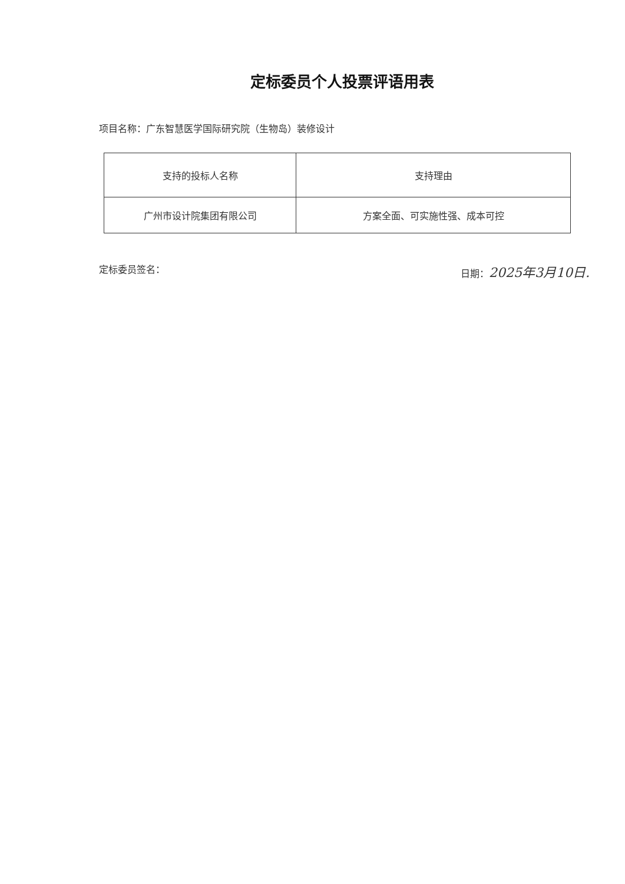定标委员个人投票评语用表
项目名称：广东智慧医学国际研究院（生物岛）装修设计
| 支持的投标人名称 | 支持理由 |
| --- | --- |
| 广州市设计院集团有限公司 | 方案全面、可实施性强、成本可控 |
定标委员签名： 日期：2025年3月10日.